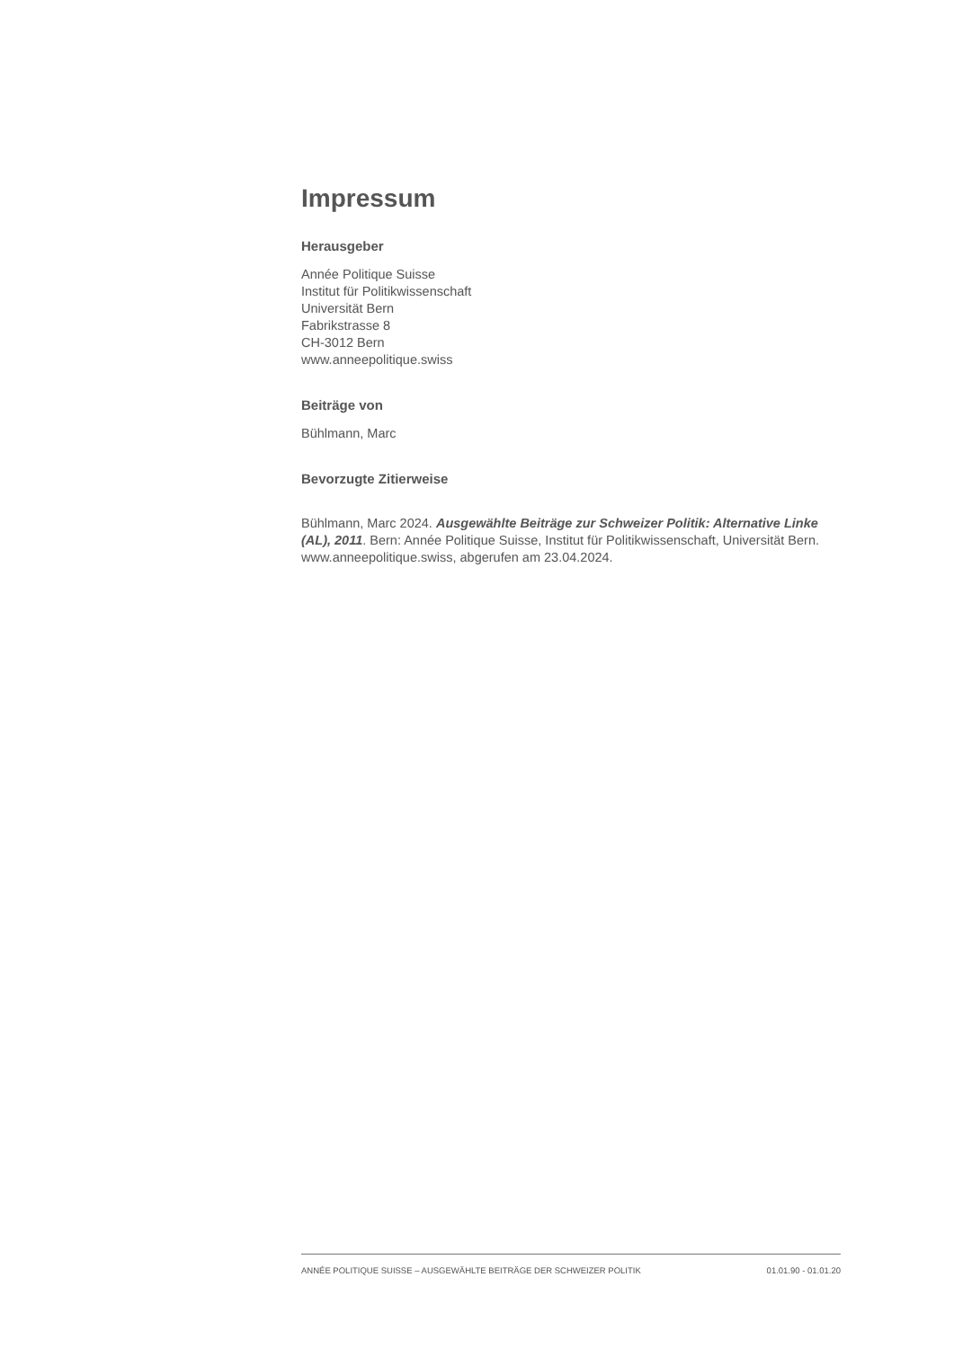Impressum
Herausgeber
Année Politique Suisse
Institut für Politikwissenschaft
Universität Bern
Fabrikstrasse 8
CH-3012 Bern
www.anneepolitique.swiss
Beiträge von
Bühlmann, Marc
Bevorzugte Zitierweise
Bühlmann, Marc 2024. Ausgewählte Beiträge zur Schweizer Politik: Alternative Linke (AL), 2011. Bern: Année Politique Suisse, Institut für Politikwissenschaft, Universität Bern. www.anneepolitique.swiss, abgerufen am 23.04.2024.
ANNÉE POLITIQUE SUISSE – AUSGEWÄHLTE BEITRÄGE DER SCHWEIZER POLITIK 01.01.90 - 01.01.20